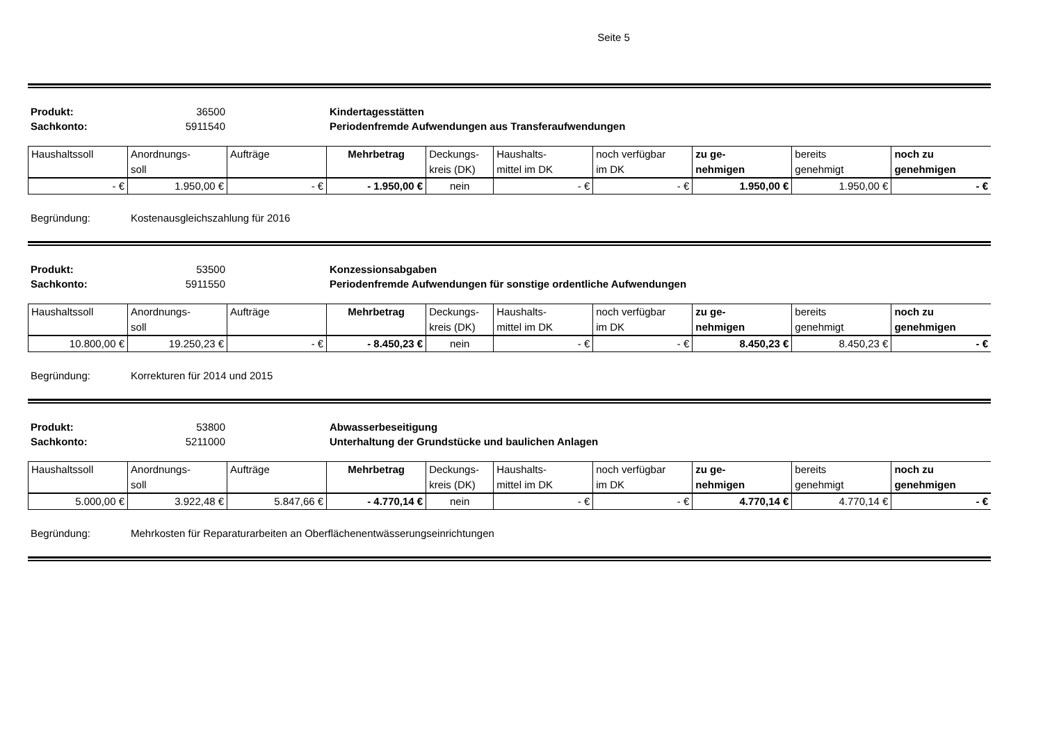Seite 5
Produkt: 36500 Kindertagesstätten Sachkonto: 5911540 Periodenfremde Aufwendungen aus Transferaufwendungen
| Haushaltssoll | Anordnungs- soll | Aufträge | Mehrbetrag | Deckungs- kreis (DK) | Haushalts- mittel im DK | noch verfügbar im DK | zu ge- nehmigen | bereits genehmigt | noch zu genehmigen |
| --- | --- | --- | --- | --- | --- | --- | --- | --- | --- |
| - € | 1.950,00 € | - € | - 1.950,00 € | nein | - € | - € | 1.950,00 € | 1.950,00 € | - € |
Begründung: Kostenausgleichszahlung für 2016
Produkt: 53500 Konzessionsabgaben Sachkonto: 5911550 Periodenfremde Aufwendungen für sonstige ordentliche Aufwendungen
| Haushaltssoll | Anordnungs- soll | Aufträge | Mehrbetrag | Deckungs- kreis (DK) | Haushalts- mittel im DK | noch verfügbar im DK | zu ge- nehmigen | bereits genehmigt | noch zu genehmigen |
| --- | --- | --- | --- | --- | --- | --- | --- | --- | --- |
| 10.800,00 € | 19.250,23 € | - € | - 8.450,23 € | nein | - € | - € | 8.450,23 € | 8.450,23 € | - € |
Begründung: Korrekturen für 2014 und 2015
Produkt: 53800 Abwasserbeseitigung Sachkonto: 5211000 Unterhaltung der Grundstücke und baulichen Anlagen
| Haushaltssoll | Anordnungs- soll | Aufträge | Mehrbetrag | Deckungs- kreis (DK) | Haushalts- mittel im DK | noch verfügbar im DK | zu ge- nehmigen | bereits genehmigt | noch zu genehmigen |
| --- | --- | --- | --- | --- | --- | --- | --- | --- | --- |
| 5.000,00 € | 3.922,48 € | 5.847,66 € | - 4.770,14 € | nein | - € | - € | 4.770,14 € | 4.770,14 € | - € |
Begründung: Mehrkosten für Reparaturarbeiten an Oberflächenentwässerungseinrichtungen